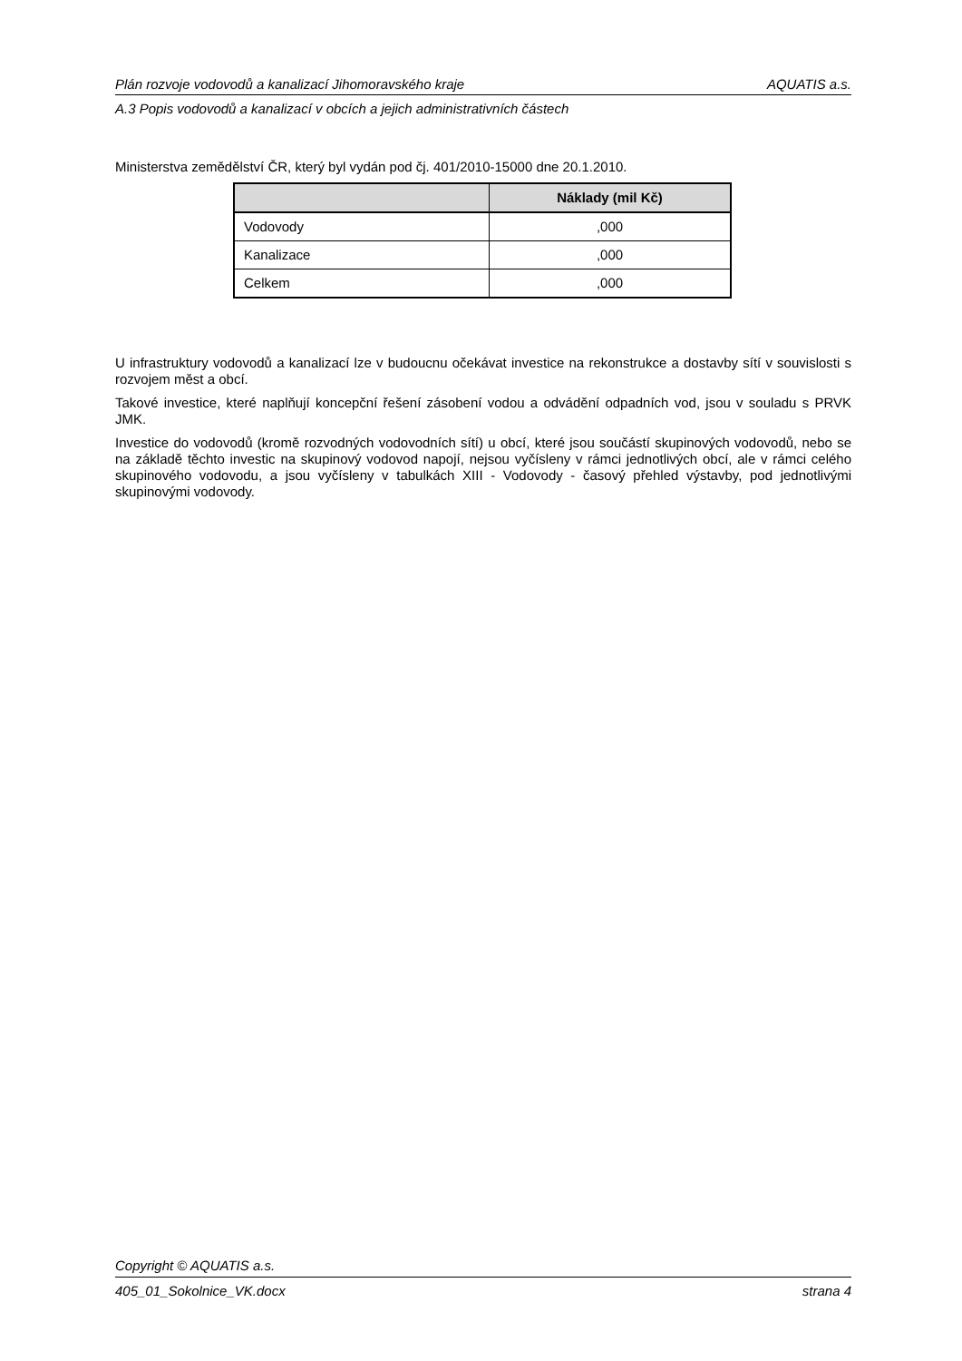Plán rozvoje vodovodů a kanalizací Jihomoravského kraje AQUATIS a.s.
A.3 Popis vodovodů a kanalizací v obcích a jejich administrativních částech
Ministerstva zemědělství ČR, který byl vydán pod čj. 401/2010-15000 dne 20.1.2010.
| | Náklady (mil Kč) |
| --- | --- |
| Vodovody | ,000 |
| Kanalizace | ,000 |
| Celkem | ,000 |
U infrastruktury vodovodů a kanalizací lze v budoucnu očekávat investice na rekonstrukce a dostavby sítí v souvislosti s rozvojem měst a obcí.
Takové investice, které naplňují koncepční řešení zásobení vodou a odvádění odpadních vod, jsou v souladu s PRVK JMK.
Investice do vodovodů (kromě rozvodných vodovodních sítí) u obcí, které jsou součástí skupinových vodovodů, nebo se na základě těchto investic na skupinový vodovod napojí, nejsou vyčísleny v rámci jednotlivých obcí, ale v rámci celého skupinového vodovodu, a jsou vyčísleny v tabulkách XIII - Vodovody - časový přehled výstavby, pod jednotlivými skupinovými vodovody.
Copyright © AQUATIS a.s.
405_01_Sokolnice_VK.docx strana 4